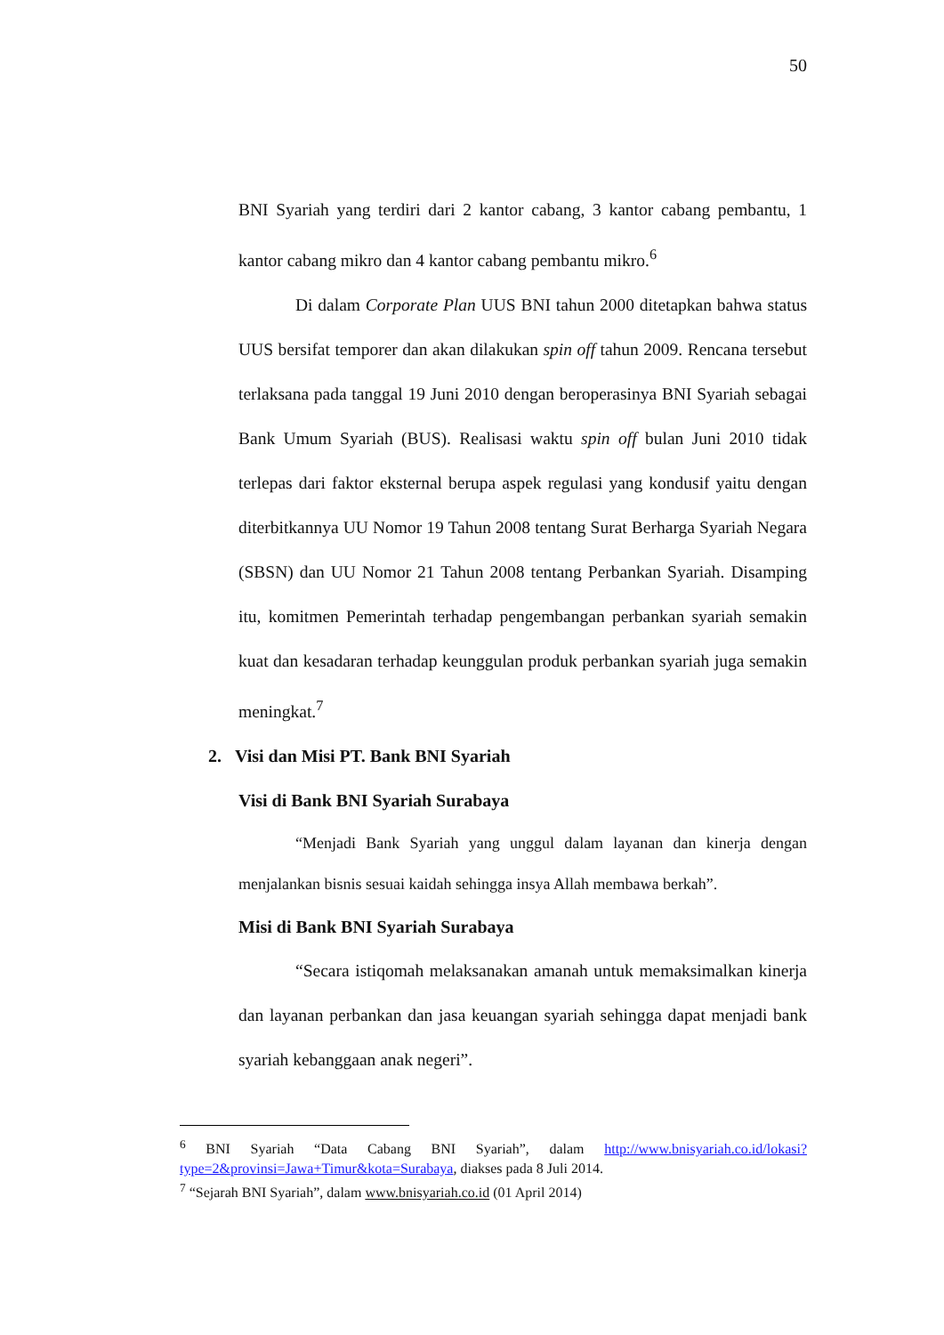50
BNI Syariah yang terdiri dari 2 kantor cabang, 3 kantor cabang pembantu, 1 kantor cabang mikro dan 4 kantor cabang pembantu mikro.<sup>6</sup>
Di dalam Corporate Plan UUS BNI tahun 2000 ditetapkan bahwa status UUS bersifat temporer dan akan dilakukan spin off tahun 2009. Rencana tersebut terlaksana pada tanggal 19 Juni 2010 dengan beroperasinya BNI Syariah sebagai Bank Umum Syariah (BUS). Realisasi waktu spin off bulan Juni 2010 tidak terlepas dari faktor eksternal berupa aspek regulasi yang kondusif yaitu dengan diterbitkannya UU Nomor 19 Tahun 2008 tentang Surat Berharga Syariah Negara (SBSN) dan UU Nomor 21 Tahun 2008 tentang Perbankan Syariah. Disamping itu, komitmen Pemerintah terhadap pengembangan perbankan syariah semakin kuat dan kesadaran terhadap keunggulan produk perbankan syariah juga semakin meningkat.<sup>7</sup>
2. Visi dan Misi PT. Bank BNI Syariah
Visi di Bank BNI Syariah Surabaya
“Menjadi Bank Syariah yang unggul dalam layanan dan kinerja dengan menjalankan bisnis sesuai kaidah sehingga insya Allah membawa berkah”.
Misi di Bank BNI Syariah Surabaya
“Secara istiqomah melaksanakan amanah untuk memaksimalkan kinerja dan layanan perbankan dan jasa keuangan syariah sehingga dapat menjadi bank syariah kebanggaan anak negeri”.
<sup>6</sup> BNI Syariah “Data Cabang BNI Syariah”, dalam http://www.bnisyariah.co.id/lokasi?type=2&provinsi=Jawa+Timur&kota=Surabaya, diakses pada 8 Juli 2014.
<sup>7</sup> “Sejarah BNI Syariah”, dalam www.bnisyariah.co.id (01 April 2014)